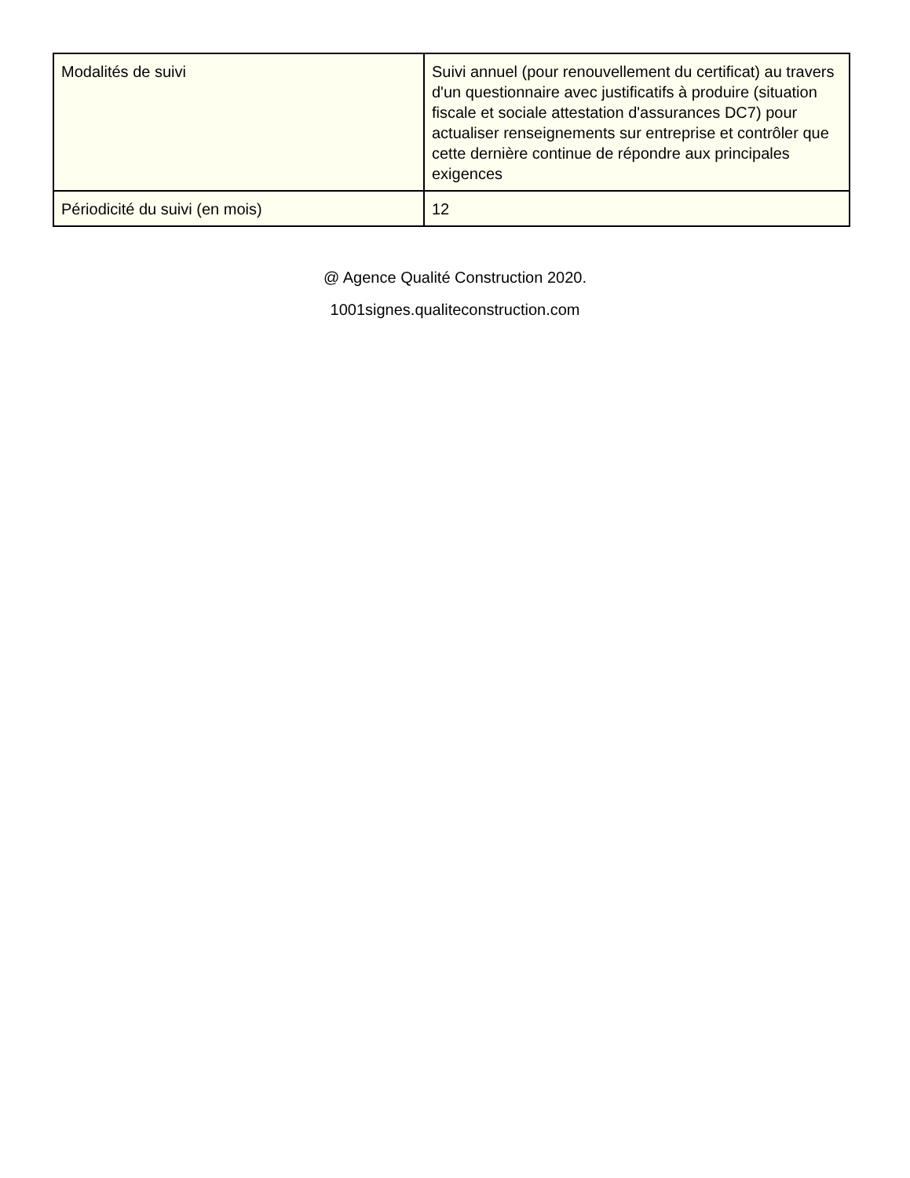| Modalités de suivi | Suivi annuel (pour renouvellement du certificat) au travers d'un questionnaire avec justificatifs à produire (situation fiscale et sociale attestation d'assurances DC7) pour actualiser renseignements sur entreprise et contrôler que cette dernière continue de répondre aux principales exigences |
| Périodicité du suivi (en mois) | 12 |
@ Agence Qualité Construction 2020.
1001signes.qualiteconstruction.com